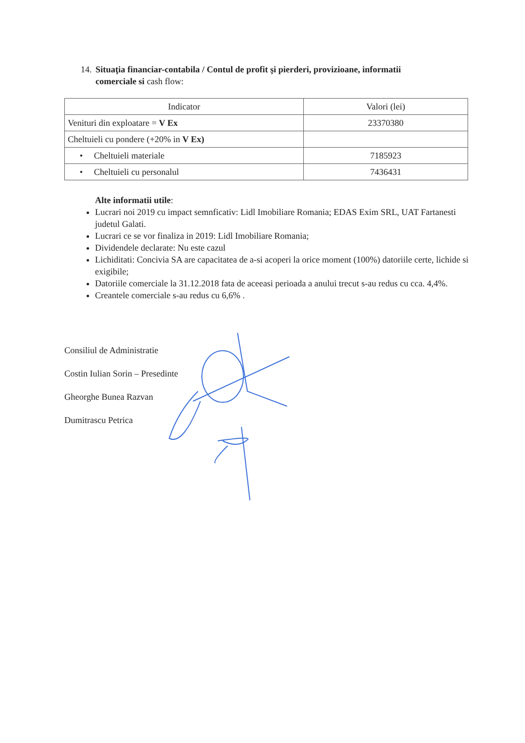14. Situaţia financiar-contabila / Contul de profit şi pierderi, provizioane, informatii comerciale si cash flow:
| Indicator | Valori (lei) |
| --- | --- |
| Venituri din exploatare = V Ex | 23370380 |
| Cheltuieli cu pondere (+20% in V Ex) | |
| • Cheltuieli materiale | 7185923 |
| • Cheltuieli cu personalul | 7436431 |
Alte informatii utile:
Lucrari noi 2019 cu impact semnficativ: Lidl Imobiliare Romania; EDAS Exim SRL, UAT Fartanesti judetul Galati.
Lucrari ce se vor finaliza in 2019: Lidl Imobiliare Romania;
Dividendele declarate: Nu este cazul
Lichiditati: Concivia SA are capacitatea de a-si acoperi la orice moment (100%) datoriile certe, lichide si exigibile;
Datoriile comerciale la 31.12.2018 fata de aceeasi perioada a anului trecut s-au redus cu cca. 4,4%.
Creantele comerciale s-au redus cu 6,6% .
Consiliul de Administratie
Costin Iulian Sorin – Presedinte
Gheorghe Bunea Razvan
Dumitrascu Petrica